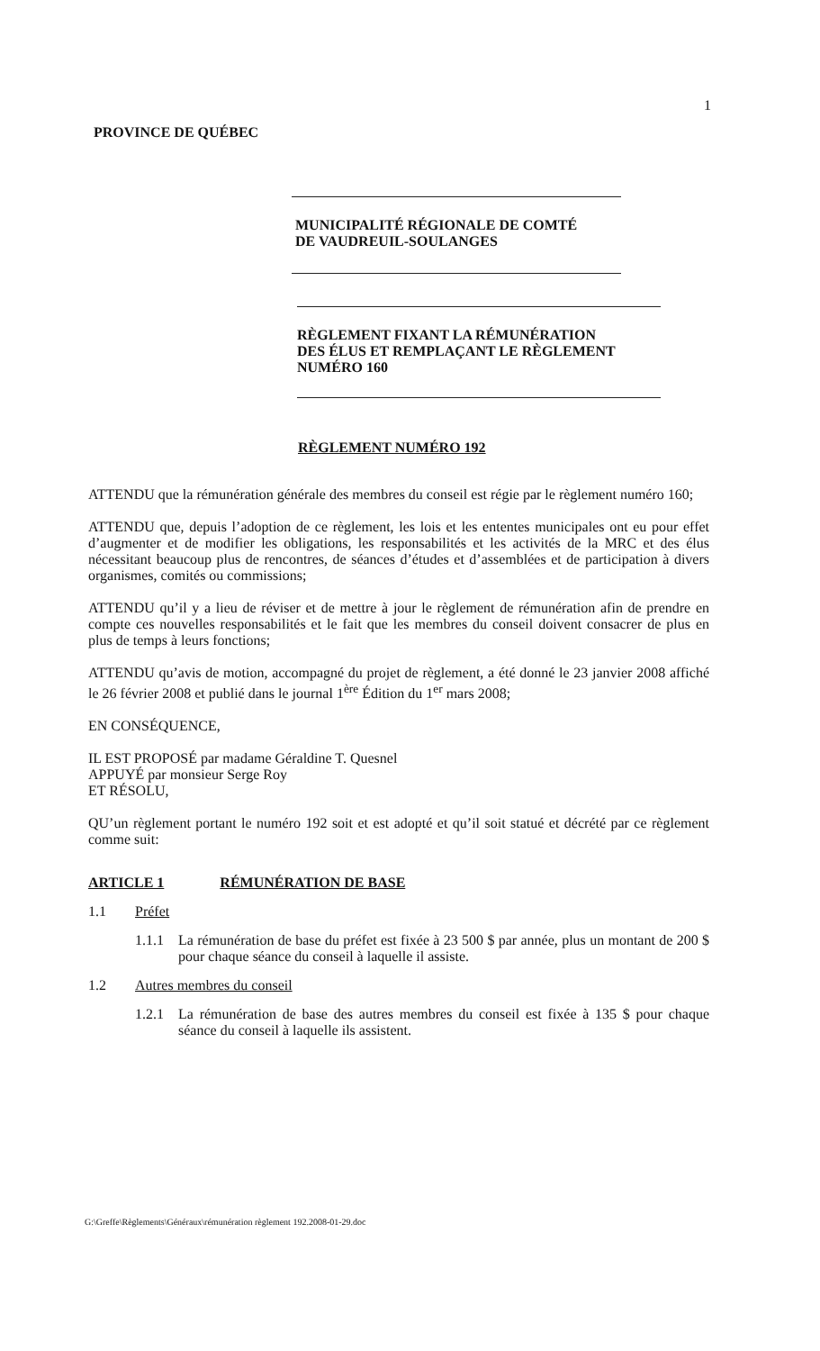1
PROVINCE DE QUÉBEC
MUNICIPALITÉ RÉGIONALE DE COMTÉ
DE VAUDREUIL-SOULANGES
RÈGLEMENT FIXANT LA RÉMUNÉRATION
DES ÉLUS ET REMPLAÇANT LE RÈGLEMENT
NUMÉRO 160
RÈGLEMENT NUMÉRO 192
ATTENDU que la rémunération générale des membres du conseil est régie par le règlement numéro 160;
ATTENDU que, depuis l’adoption de ce règlement, les lois et les ententes municipales ont eu pour effet d’augmenter et de modifier les obligations, les responsabilités et les activités de la MRC et des élus nécessitant beaucoup plus de rencontres, de séances d’études et d’assemblées et de participation à divers organismes, comités ou commissions;
ATTENDU qu’il y a lieu de réviser et de mettre à jour le règlement de rémunération afin de prendre en compte ces nouvelles responsabilités et le fait que les membres du conseil doivent consacrer de plus en plus de temps à leurs fonctions;
ATTENDU qu’avis de motion, accompagné du projet de règlement, a été donné le 23 janvier 2008 affiché le 26 février 2008 et publié dans le journal 1<sup>ère</sup> Édition du 1<sup>er</sup> mars 2008;
EN CONSÉQUENCE,
IL EST PROPOSÉ par madame Géraldine T. Quesnel
APPUYÉ par monsieur Serge Roy
ET RÉSOLU,
QU’un règlement portant le numéro 192 soit et est adopté et qu’il soit statué et décrété par ce règlement comme suit:
ARTICLE 1 RÉMUNÉRATION DE BASE
1.1 Préfet
1.1.1 La rémunération de base du préfet est fixée à 23 500 $ par année, plus un montant de 200 $ pour chaque séance du conseil à laquelle il assiste.
1.2 Autres membres du conseil
1.2.1 La rémunération de base des autres membres du conseil est fixée à 135 $ pour chaque séance du conseil à laquelle ils assistent.
G:\Greffe\Règlements\Généraux\rémunération règlement 192.2008-01-29.doc